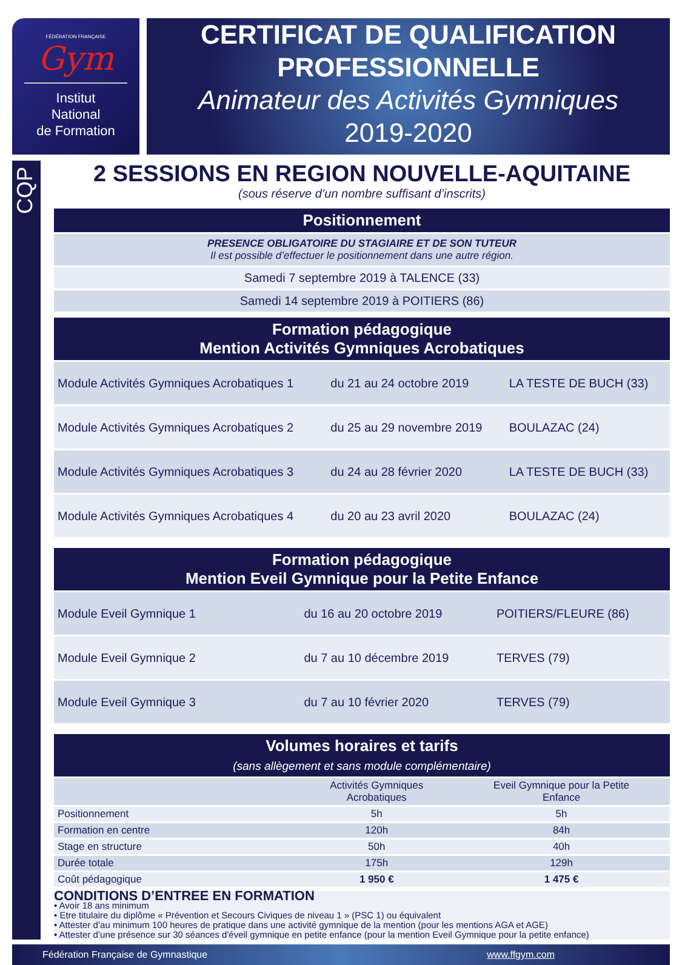FÉDÉRATION FRANÇAISE
Gym
Institut
National
de Formation
CERTIFICAT DE QUALIFICATION PROFESSIONNELLE
Animateur des Activités Gymniques
2019-2020
CQP
2 SESSIONS EN REGION NOUVELLE-AQUITAINE
(sous réserve d’un nombre suffisant d’inscrits)
| Positionnement |
| --- |
| PRESENCE OBLIGATOIRE DU STAGIAIRE ET DE SON TUTEUR Il est possible d’effectuer le positionnement dans une autre région. |
| Samedi 7 septembre 2019 à TALENCE (33) |
| Samedi 14 septembre 2019 à POITIERS (86) |
| Formation pédagogique Mention Activités Gymniques Acrobatiques | | |
| --- | --- | --- |
| Module Activités Gymniques Acrobatiques 1 | du 21 au 24 octobre 2019 | LA TESTE DE BUCH (33) |
| Module Activités Gymniques Acrobatiques 2 | du 25 au 29 novembre 2019 | BOULAZAC (24) |
| Module Activités Gymniques Acrobatiques 3 | du 24 au 28 février 2020 | LA TESTE DE BUCH (33) |
| Module Activités Gymniques Acrobatiques 4 | du 20 au 23 avril 2020 | BOULAZAC (24) |
| Formation pédagogique Mention Eveil Gymnique pour la Petite Enfance | | |
| --- | --- | --- |
| Module Eveil Gymnique 1 | du 16 au 20 octobre 2019 | POITIERS/FLEURE (86) |
| Module Eveil Gymnique 2 | du 7 au 10 décembre 2019 | TERVES (79) |
| Module Eveil Gymnique 3 | du 7 au 10 février 2020 | TERVES (79) |
| Volumes horaires et tarifs (sans allègement et sans module complémentaire) | | |
| --- | --- | --- |
| | Activités Gymniques Acrobatiques | Eveil Gymnique pour la Petite Enfance |
| Positionnement | 5h | 5h |
| Formation en centre | 120h | 84h |
| Stage en structure | 50h | 40h |
| Durée totale | 175h | 129h |
| Coût pédagogique | 1 950 € | 1 475 € |
CONDITIONS D’ENTREE EN FORMATION
• Avoir 18 ans minimum
• Etre titulaire du diplôme « Prévention et Secours Civiques de niveau 1 » (PSC 1) ou équivalent
• Attester d’au minimum 100 heures de pratique dans une activité gymnique de la mention (pour les mentions AGA et AGE)
• Attester d’une présence sur 30 séances d'éveil gymnique en petite enfance (pour la mention Eveil Gymnique pour la petite enfance)
Fédération Française de Gymnastique www.ffgym.com